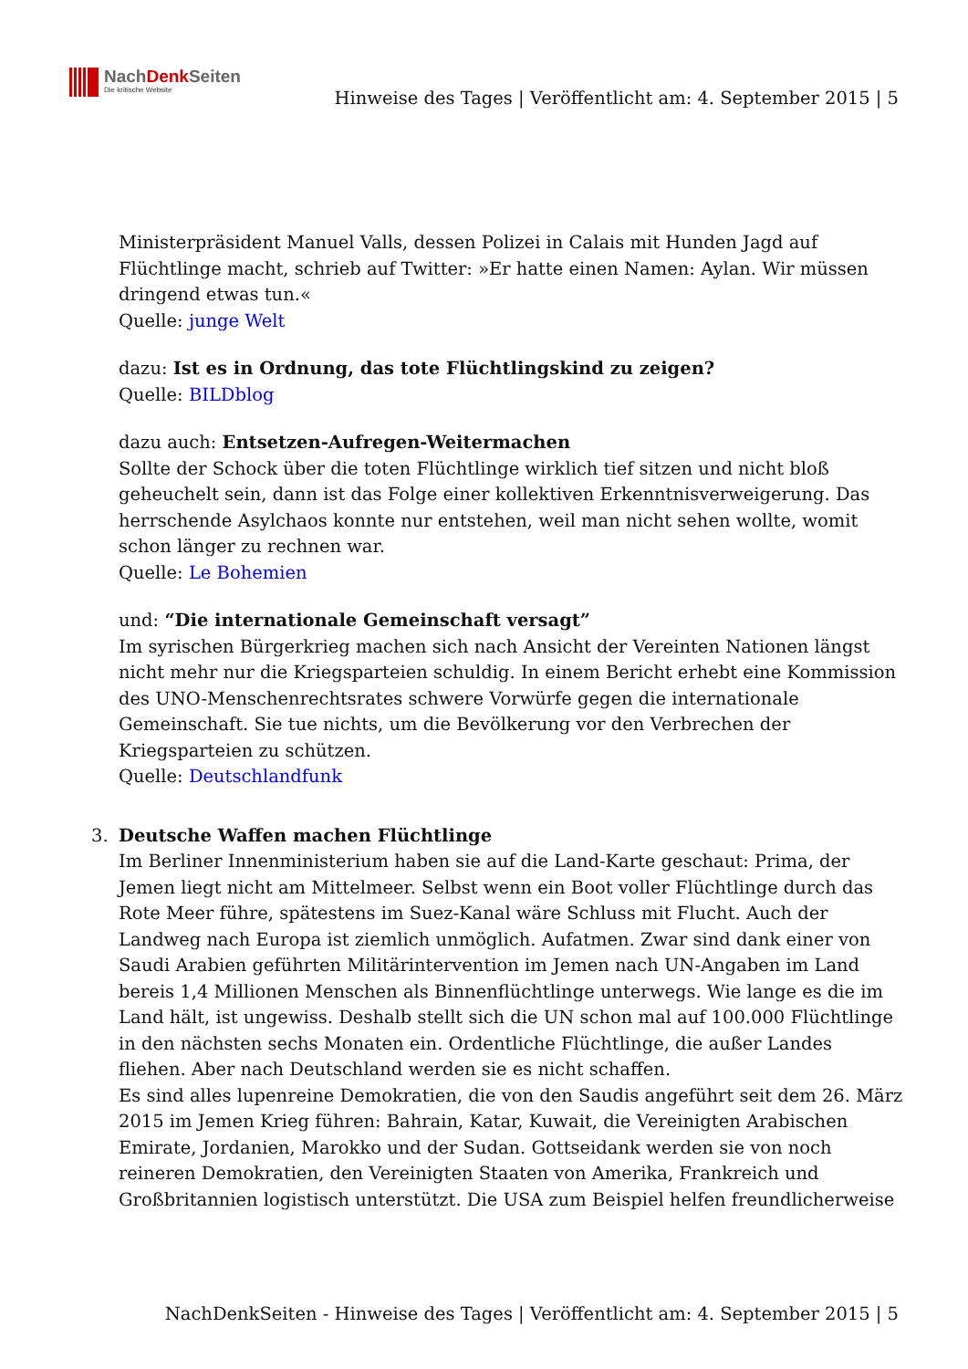NachDenk Seiten
Die kritische Website
Hinweise des Tages | Veröffentlicht am: 4. September 2015 | 5
Ministerpräsident Manuel Valls, dessen Polizei in Calais mit Hunden Jagd auf Flüchtlinge macht, schrieb auf Twitter: »Er hatte einen Namen: Aylan. Wir müssen dringend etwas tun.«
Quelle: junge Welt
dazu: Ist es in Ordnung, das tote Flüchtlingskind zu zeigen?
Quelle: BILDblog
dazu auch: Entsetzen-Aufregen-Weitermachen
Sollte der Schock über die toten Flüchtlinge wirklich tief sitzen und nicht bloß geheuchelt sein, dann ist das Folge einer kollektiven Erkenntnisverweigerung. Das herrschende Asylchaos konnte nur entstehen, weil man nicht sehen wollte, womit schon länger zu rechnen war.
Quelle: Le Bohemien
und: “Die internationale Gemeinschaft versagt”
Im syrischen Bürgerkrieg machen sich nach Ansicht der Vereinten Nationen längst nicht mehr nur die Kriegsparteien schuldig. In einem Bericht erhebt eine Kommission des UNO-Menschenrechtsrates schwere Vorwürfe gegen die internationale Gemeinschaft. Sie tue nichts, um die Bevölkerung vor den Verbrechen der Kriegsparteien zu schützen.
Quelle: Deutschlandfunk
3. Deutsche Waffen machen Flüchtlinge
Im Berliner Innenministerium haben sie auf die Land-Karte geschaut: Prima, der Jemen liegt nicht am Mittelmeer. Selbst wenn ein Boot voller Flüchtlinge durch das Rote Meer führe, spätestens im Suez-Kanal wäre Schluss mit Flucht. Auch der Landweg nach Europa ist ziemlich unmöglich. Aufatmen. Zwar sind dank einer von Saudi Arabien geführten Militärintervention im Jemen nach UN-Angaben im Land bereis 1,4 Millionen Menschen als Binnenflüchtlinge unterwegs. Wie lange es die im Land hält, ist ungewiss. Deshalb stellt sich die UN schon mal auf 100.000 Flüchtlinge in den nächsten sechs Monaten ein. Ordentliche Flüchtlinge, die außer Landes fliehen. Aber nach Deutschland werden sie es nicht schaffen.
Es sind alles lupenreine Demokratien, die von den Saudis angeführt seit dem 26. März 2015 im Jemen Krieg führen: Bahrain, Katar, Kuwait, die Vereinigten Arabischen Emirate, Jordanien, Marokko und der Sudan. Gottseidank werden sie von noch reineren Demokratien, den Vereinigten Staaten von Amerika, Frankreich und Großbritannien logistisch unterstützt. Die USA zum Beispiel helfen freundlicherweise
NachDenkSeiten - Hinweise des Tages | Veröffentlicht am: 4. September 2015 | 5